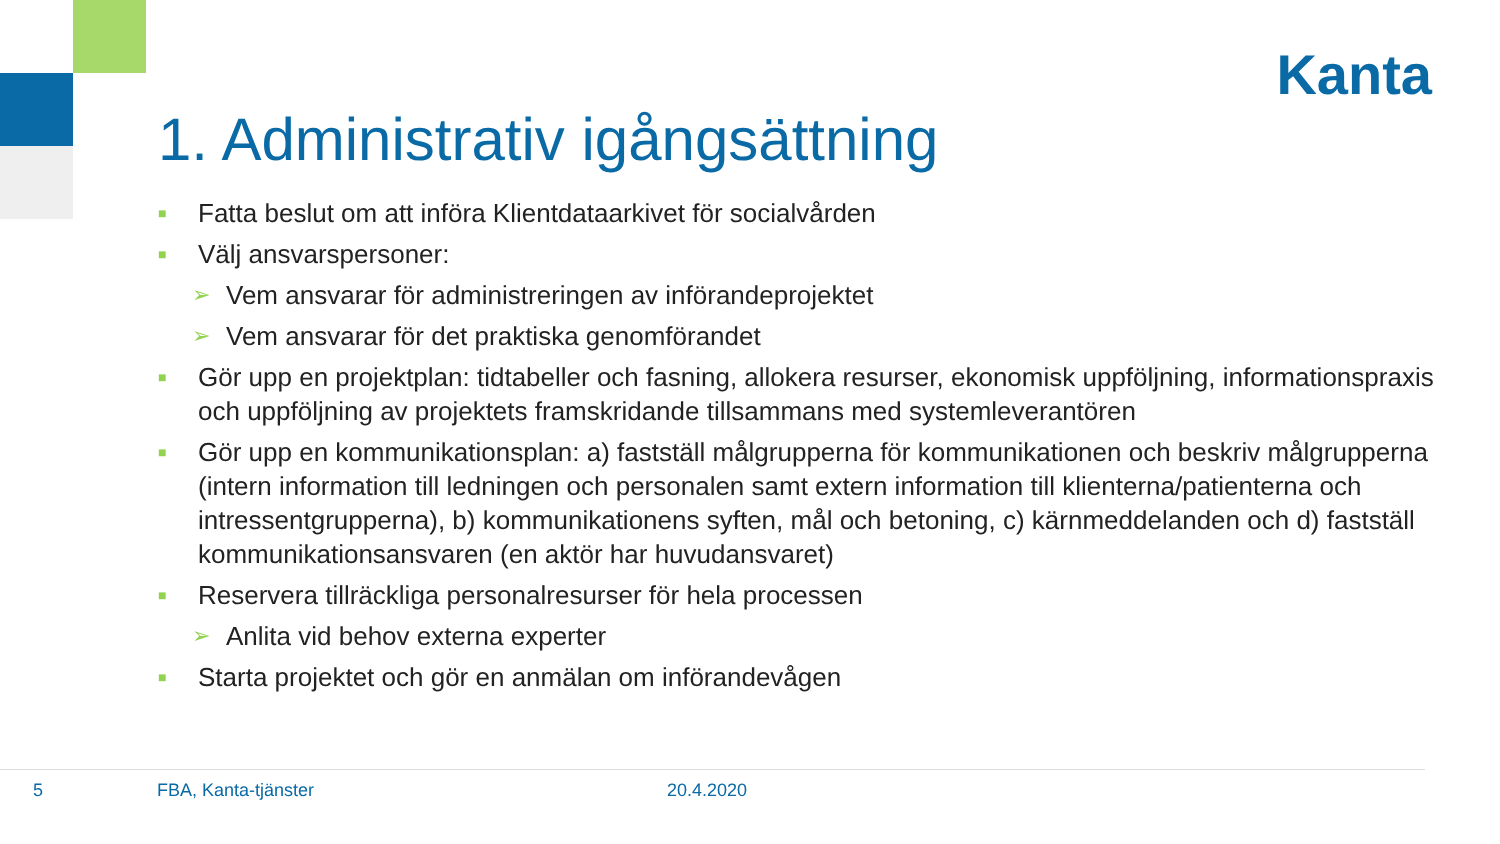Kanta
1. Administrativ igångsättning
■ Fatta beslut om att införa Klientdataarkivet för socialvården
■ Välj ansvarspersoner:
➢ Vem ansvarar för administreringen av införandeprojektet
➢ Vem ansvarar för det praktiska genomförandet
■ Gör upp en projektplan: tidtabeller och fasning, allokera resurser, ekonomisk uppföljning, informationspraxis och uppföljning av projektets framskridande tillsammans med systemleverantören
■ Gör upp en kommunikationsplan: a) fastställ målgrupperna för kommunikationen och beskriv målgrupperna (intern information till ledningen och personalen samt extern information till klienterna/patienterna och intressentgrupperna), b) kommunikationens syften, mål och betoning, c) kärnmeddelanden och d) fastställ kommunikationsansvaren (en aktör har huvudansvaret)
■ Reservera tillräckliga personalresurser för hela processen
➢ Anlita vid behov externa experter
■ Starta projektet och gör en anmälan om införandevågen
5 FBA, Kanta-tjänster 20.4.2020